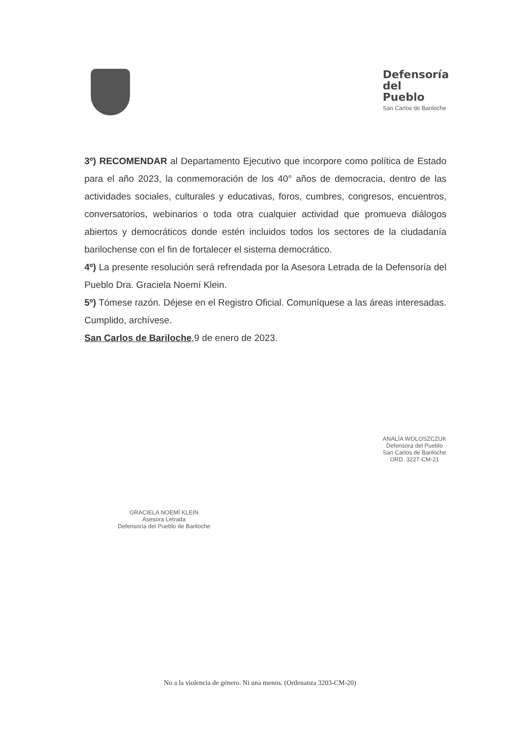Defensoría
del
Pueblo
San Carlos de Bariloche
3º) RECOMENDAR al Departamento Ejecutivo que incorpore como política de Estado para el año 2023, la conmemoración de los 40° años de democracia, dentro de las actividades sociales, culturales y educativas, foros, cumbres, congresos, encuentros, conversatorios, webinarios o toda otra cualquier actividad que promueva diálogos abiertos y democráticos donde estén incluidos todos los sectores de la ciudadanía barilochense con el fin de fortalecer el sistema democrático.
4º) La presente resolución será refrendada por la Asesora Letrada de la Defensoría del Pueblo Dra. Graciela Noemí Klein.
5º) Tómese razón. Déjese en el Registro Oficial. Comuníquese a las áreas interesadas. Cumplido, archívese.
San Carlos de Bariloche,9 de enero de 2023.
GRACIELA NOEMÍ KLEIN
Asesora Letrada
Defensoría del Pueblo de Bariloche
ANALÍA WOLOSZCZUK
Defensora del Pueblo
San Carlos de Bariloche
ORD. 3227-CM-21
No a la violencia de género. Ni una menos. (Ordenanza 3203-CM-20)